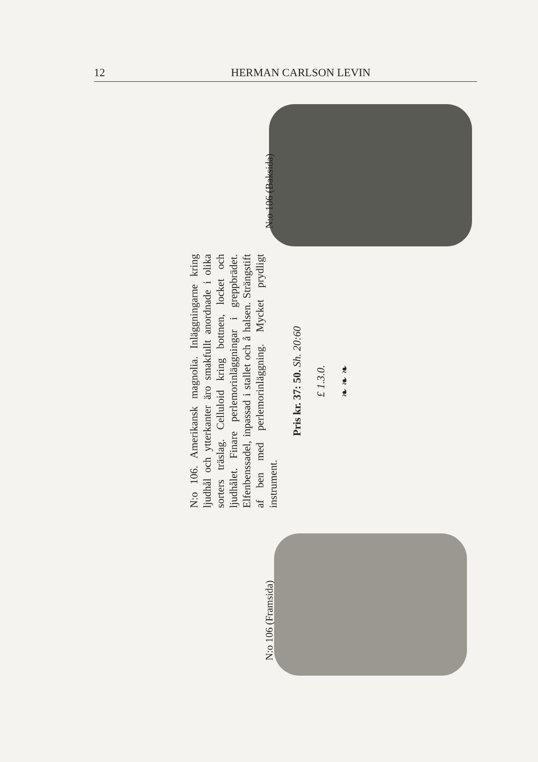12 HERMAN CARLSON LEVIN
N:o 106 (Framsida)
N:o 106. Amerikansk magnolia. Inläggningarne kring ljudhål och ytterkanter äro smakfullt anordnade i olika sorters träslag. Celluloid kring bottnen, locket och ljudhålet. Finare perlemorinläggningar i greppbrädet. Elfenbenssadel, inpassad i stallet och å halsen. Strängstift af ben med perlemorinläggning. Mycket prydligt instrument.
Pris kr. 37: 50. Sh. 20:60
£ 1.3.0.
❧ ❧ ❧
N:o 106 (Baksida)